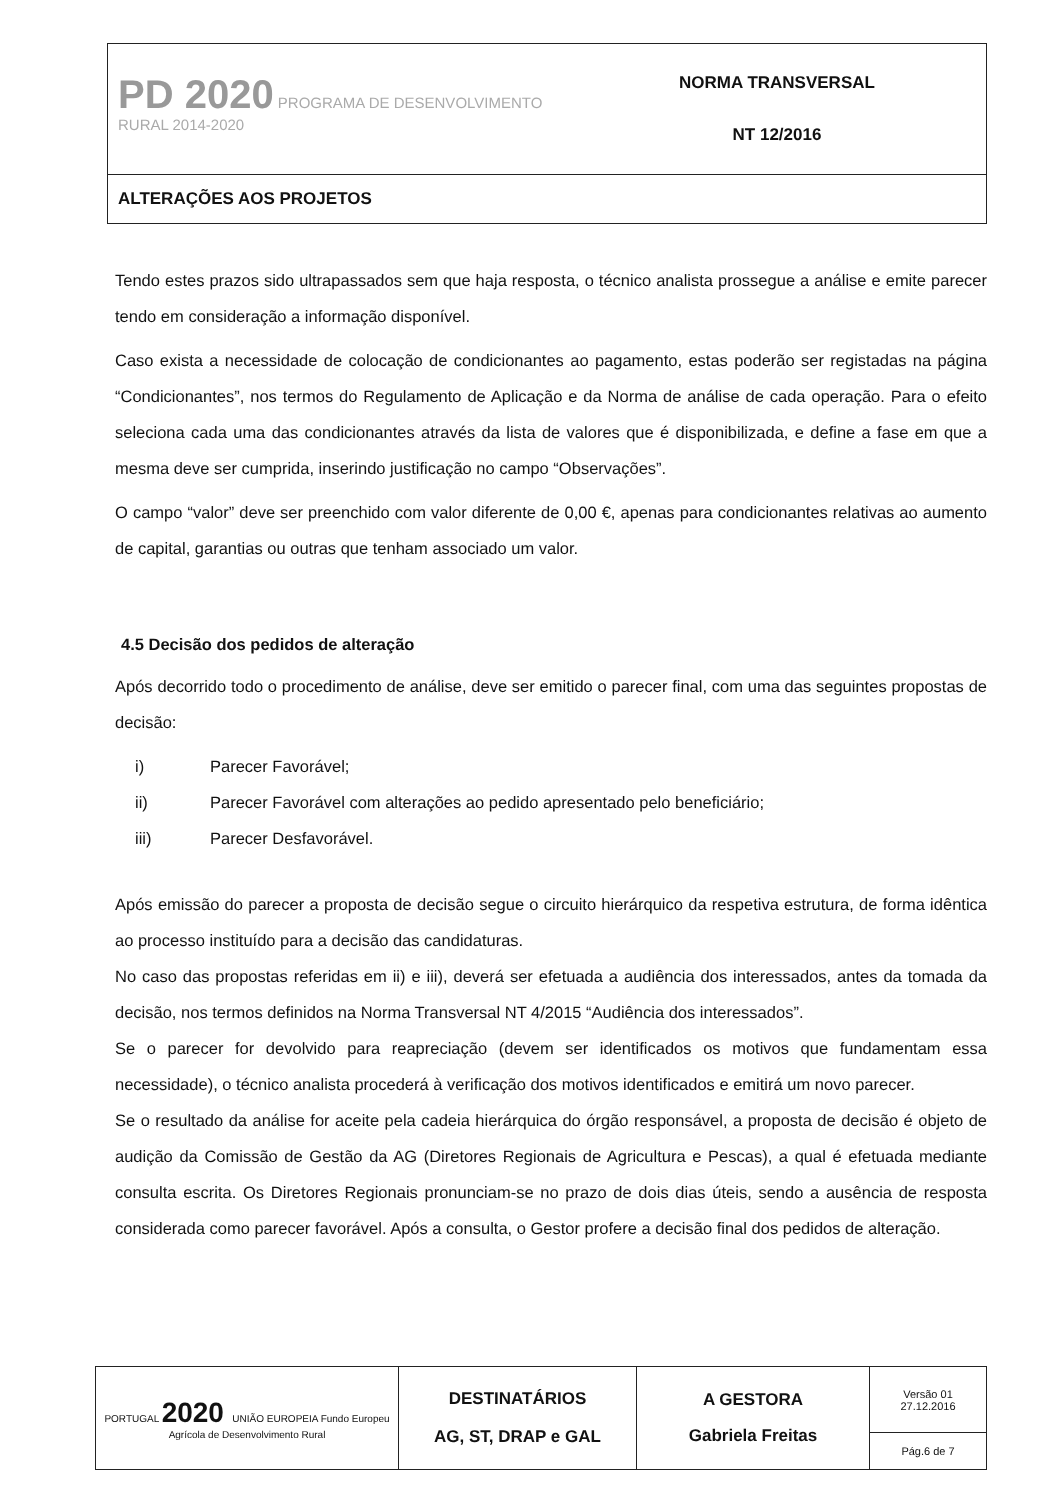| PD 2020 PROGRAMA DE DESENVOLVIMENTO RURAL 2014-2020 | NORMA TRANSVERSAL NT 12/2016 |
| ALTERAÇÕES AOS PROJETOS | |
Tendo estes prazos sido ultrapassados sem que haja resposta, o técnico analista prossegue a análise e emite parecer tendo em consideração a informação disponível.
Caso exista a necessidade de colocação de condicionantes ao pagamento, estas poderão ser registadas na página “Condicionantes”, nos termos do Regulamento de Aplicação e da Norma de análise de cada operação. Para o efeito seleciona cada uma das condicionantes através da lista de valores que é disponibilizada, e define a fase em que a mesma deve ser cumprida, inserindo justificação no campo “Observações”.
O campo “valor” deve ser preenchido com valor diferente de 0,00 €, apenas para condicionantes relativas ao aumento de capital, garantias ou outras que tenham associado um valor.
4.5 Decisão dos pedidos de alteração
Após decorrido todo o procedimento de análise, deve ser emitido o parecer final, com uma das seguintes propostas de decisão:
i) Parecer Favorável;
ii) Parecer Favorável com alterações ao pedido apresentado pelo beneficiário;
iii) Parecer Desfavorável.
Após emissão do parecer a proposta de decisão segue o circuito hierárquico da respetiva estrutura, de forma idêntica ao processo instituído para a decisão das candidaturas.
No caso das propostas referidas em ii) e iii), deverá ser efetuada a audiência dos interessados, antes da tomada da decisão, nos termos definidos na Norma Transversal NT 4/2015 “Audiência dos interessados”.
Se o parecer for devolvido para reapreciação (devem ser identificados os motivos que fundamentam essa necessidade), o técnico analista procederá à verificação dos motivos identificados e emitirá um novo parecer.
Se o resultado da análise for aceite pela cadeia hierárquica do órgão responsável, a proposta de decisão é objeto de audição da Comissão de Gestão da AG (Diretores Regionais de Agricultura e Pescas), a qual é efetuada mediante consulta escrita. Os Diretores Regionais pronunciam-se no prazo de dois dias úteis, sendo a ausência de resposta considerada como parecer favorável. Após a consulta, o Gestor profere a decisão final dos pedidos de alteração.
| PORTUGAL 2020 UNIÃO EUROPEIA Fundo Europeu Agrícola de Desenvolvimento Rural | DESTINATÁRIOS AG, ST, DRAP e GAL | A GESTORA Gabriela Freitas | Versão 01 27.12.2016 |
| | | | Pág.6 de 7 |